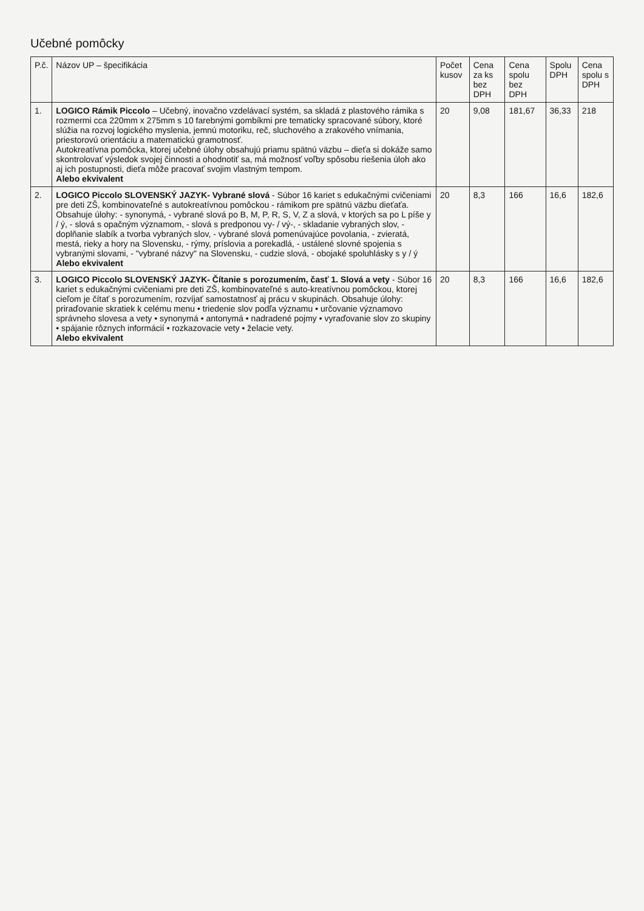Učebné pomôcky
| P.č. | Názov UP – špecifikácia | Počet kusov | Cena za ks bez DPH | Cena spolu bez DPH | Spolu DPH | Cena spolu s DPH |
| --- | --- | --- | --- | --- | --- | --- |
| 1. | LOGICO Rámik Piccolo – Učebný, inovačno vzdelávací systém, sa skladá z plastového rámika s rozmermi cca 220mm x 275mm s 10 farebnými gombíkmi pre tematicky spracované súbory, ktoré slúžia na rozvoj logického myslenia, jemnú motoriku, reč, sluchového a zrakového vnímania, priestorovú orientáciu a matematickú gramotnosť. Autokreatívna pomôcka, ktorej učebné úlohy obsahujú priamu spätnú väzbu – dieťa si dokáže samo skontrolovať výsledok svojej činnosti a ohodnotiť sa, má možnosť voľby spôsobu riešenia úloh ako aj ich postupnosti, dieťa môže pracovať svojim vlastným tempom. Alebo ekvivalent | 20 | 9,08 | 181,67 | 36,33 | 218 |
| 2. | LOGICO Piccolo SLOVENSKÝ JAZYK- Vybrané slová - Súbor 16 kariet s edukačnými cvičeniami pre deti ZŠ, kombinovateľné s autokreatívnou pomôckou - rámikom pre spätnú väzbu dieťaťa. Obsahuje úlohy: - synonymá, - vybrané slová po B, M, P, R, S, V, Z a slová, v ktorých sa po L píše y / ý, - slová s opačným významom, - slová s predponou vy- / vý-, - skladanie vybraných slov, - doplňanie slabík a tvorba vybraných slov, - vybrané slová pomenúvajúce povolania, - zvieratá, mestá, rieky a hory na Slovensku, - rýmy, príslovia a porekadlá, - ustálené slovné spojenia s vybranými slovami, - "vybrané názvy" na Slovensku, - cudzie slová, - obojaké spoluhlásky s y / ý Alebo ekvivalent | 20 | 8,3 | 166 | 16,6 | 182,6 |
| 3. | LOGICO Piccolo SLOVENSKÝ JAZYK- Čítanie s porozumením, časť 1. Slová a vety - Súbor 16 kariet s edukačnými cvičeniami pre deti ZŠ, kombinovateľné s auto-kreatívnou pomôckou, ktorej cieľom je čítať s porozumením, rozvíjať samostatnosť aj prácu v skupinách. Obsahuje úlohy: priraďovanie skratiek k celému menu • triedenie slov podľa významu • určovanie významovo správneho slovesa a vety • synonymá • antonymá • nadradené pojmy • vyraďovanie slov zo skupiny • spájanie rôznych informácií • rozkazovacie vety • želacie vety. Alebo ekvivalent | 20 | 8,3 | 166 | 16,6 | 182,6 |